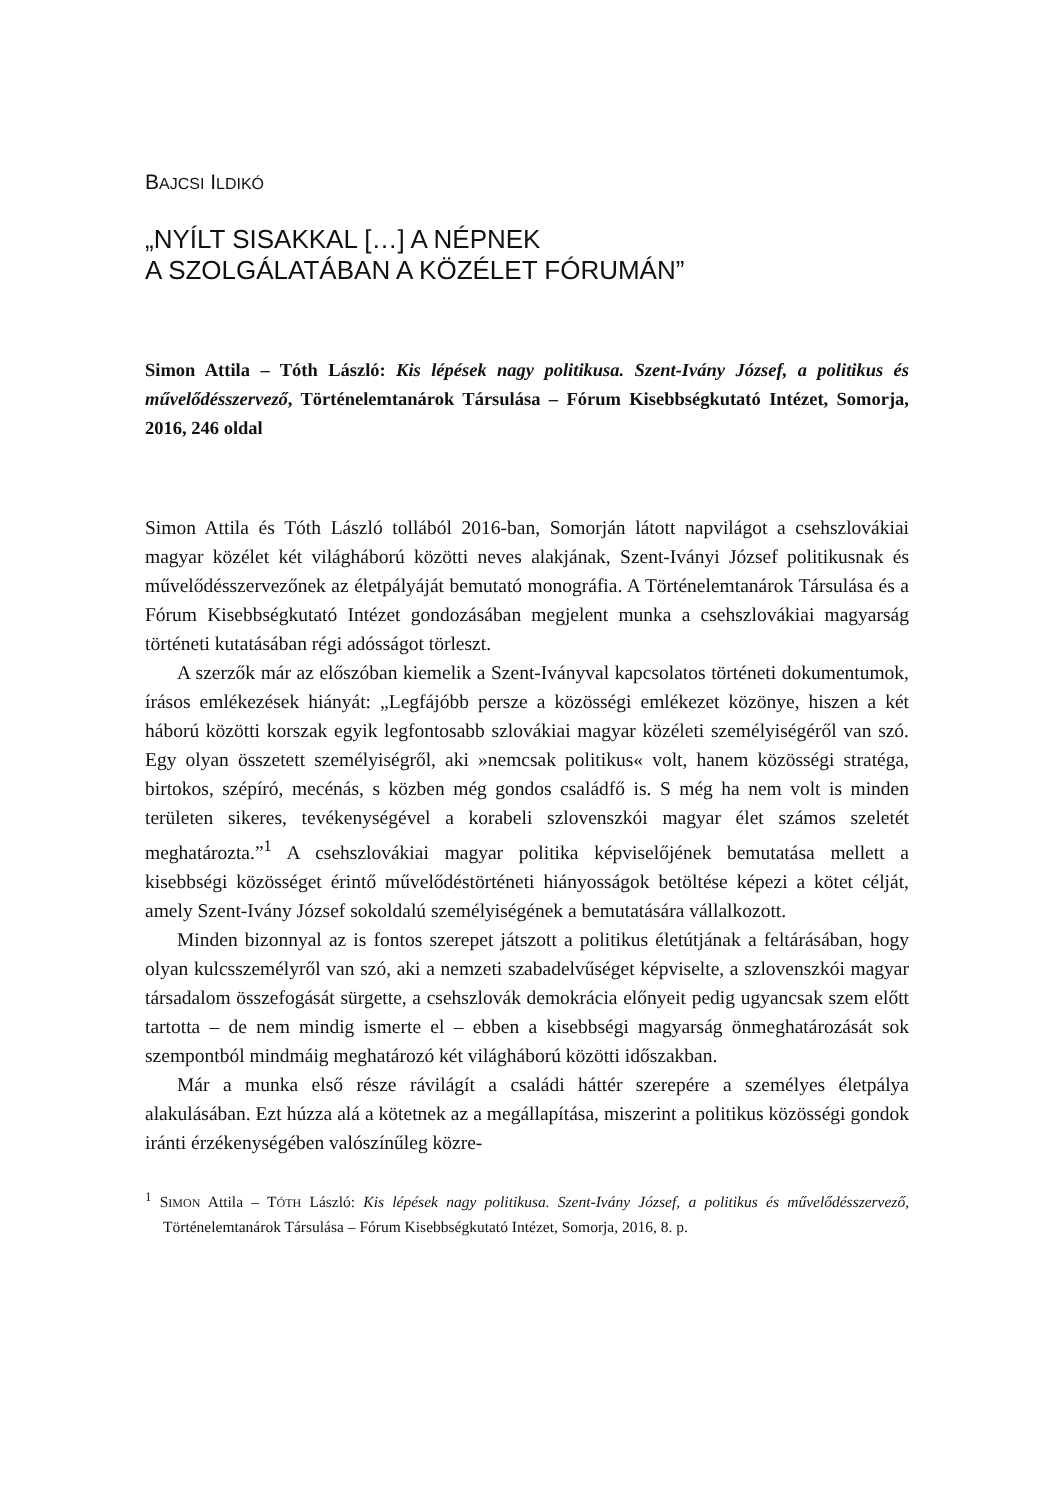BAJCSI ILDIKÓ
„NYÍLT SISAKKAL […] A NÉPNEK
A SZOLGÁLATÁBAN A KÖZÉLET FÓRUMÁN”
Simon Attila – Tóth László: Kis lépések nagy politikusa. Szent-Iván­y József, a politikus és művelődésszervező, Történelemtanárok Társulása – Fórum Kisebbségkutató Intézet, Somorja, 2016, 246 oldal
Simon Attila és Tóth László tollából 2016-ban, Somorján látott napvilágot a csehszlovákiai magyar közélet két világháború közötti neves alakjának, Szent-Iványi József politikusnak és művelődésszervezőnek az életpályáját bemutató monográfia. A Történelemtanárok Társulása és a Fórum Kisebbségkutató Intézet gondozásában megjelent munka a csehszlovákiai magyarság történeti kutatásában régi adósságot törleszt.
A szerzők már az előszóban kiemelik a Szent-Iványval kapcsolatos történeti dokumentumok, írásos emlékezések hiányát: „Legfájóbb persze a közösségi emlékezet közönye, hiszen a két háború közötti korszak egyik legfontosabb szlovákiai magyar közéleti személyiségéről van szó. Egy olyan összetett személyiségről, aki »nemcsak politikus« volt, hanem közösségi stratéga, birtokos, szépíró, mecénás, s közben még gondos családfő is. S még ha nem volt is minden területen sikeres, tevékenységével a korabeli szlovenszkói magyar élet számos szeletét meghatározta.”<sup>1</sup> A csehszlovákiai magyar politika képviselőjének bemutatása mellett a kisebbségi közösséget érintő művelődéstörténeti hiányosságok betöltése képezi a kötet célját, amely Szent-Ivány József sokoldalú személyiségének a bemutatására vállalkozott.
Minden bizonnyal az is fontos szerepet játszott a politikus életútjának a feltárásában, hogy olyan kulcsszemélyről van szó, aki a nemzeti szabadelvűséget képviselte, a szlovenszkói magyar társadalom összefogását sürgette, a csehszlovák demokrácia előnyeit pedig ugyancsak szem előtt tartotta – de nem mindig ismerte el – ebben a kisebbségi magyarság önmeghatározását sok szempontból mindmáig meghatározó két világháború közötti időszakban.
Már a munka első része rávilágít a családi háttér szerepére a személyes életpálya alakulásában. Ezt húzza alá a kötetnek az a megállapítása, miszerint a politikus közösségi gondok iránti érzékenységében valószínűleg közre-
<sup>1</sup> SIMON Attila – TÓTH László: Kis lépések nagy politikusa. Szent-Ivány József, a politikus és művelődésszervező, Történelemtanárok Társulása – Fórum Kisebbségkutató Intézet, Somorja, 2016, 8. p.